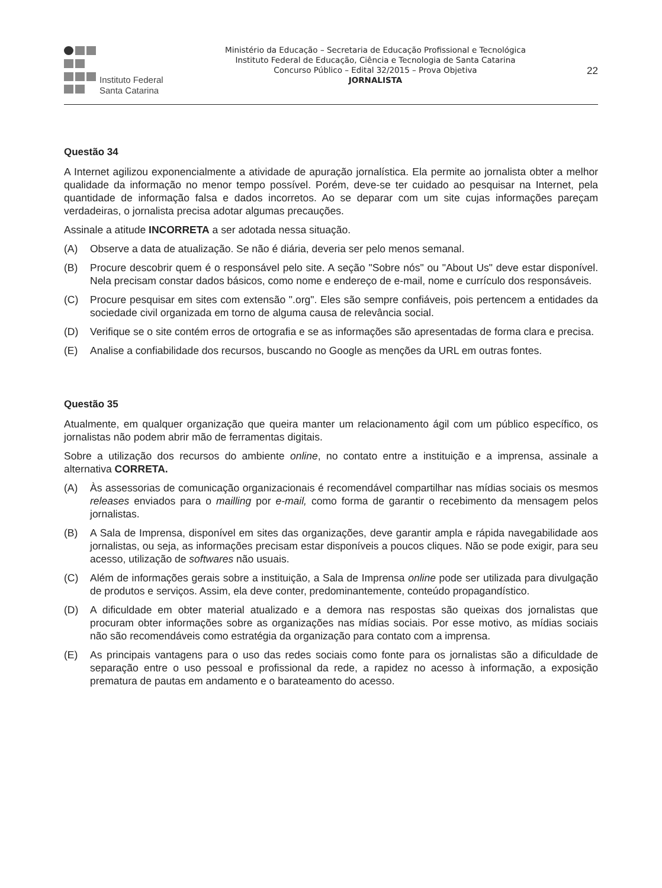Instituto Federal
Santa Catarina
Ministério da Educação – Secretaria de Educação Profissional e Tecnológica
Instituto Federal de Educação, Ciência e Tecnologia de Santa Catarina
Concurso Público – Edital 32/2015 – Prova Objetiva
JORNALISTA
22
Questão 34
A Internet agilizou exponencialmente a atividade de apuração jornalística. Ela permite ao jornalista obter a melhor qualidade da informação no menor tempo possível. Porém, deve-se ter cuidado ao pesquisar na Internet, pela quantidade de informação falsa e dados incorretos. Ao se deparar com um site cujas informações pareçam verdadeiras, o jornalista precisa adotar algumas precauções.
Assinale a atitude INCORRETA a ser adotada nessa situação.
(A) Observe a data de atualização. Se não é diária, deveria ser pelo menos semanal.
(B) Procure descobrir quem é o responsável pelo site. A seção "Sobre nós" ou "About Us" deve estar disponível. Nela precisam constar dados básicos, como nome e endereço de e-mail, nome e currículo dos responsáveis.
(C) Procure pesquisar em sites com extensão ".org". Eles são sempre confiáveis, pois pertencem a entidades da sociedade civil organizada em torno de alguma causa de relevância social.
(D) Verifique se o site contém erros de ortografia e se as informações são apresentadas de forma clara e precisa.
(E) Analise a confiabilidade dos recursos, buscando no Google as menções da URL em outras fontes.
Questão 35
Atualmente, em qualquer organização que queira manter um relacionamento ágil com um público específico, os jornalistas não podem abrir mão de ferramentas digitais.
Sobre a utilização dos recursos do ambiente online, no contato entre a instituição e a imprensa, assinale a alternativa CORRETA.
(A) Às assessorias de comunicação organizacionais é recomendável compartilhar nas mídias sociais os mesmos releases enviados para o mailling por e-mail, como forma de garantir o recebimento da mensagem pelos jornalistas.
(B) A Sala de Imprensa, disponível em sites das organizações, deve garantir ampla e rápida navegabilidade aos jornalistas, ou seja, as informações precisam estar disponíveis a poucos cliques. Não se pode exigir, para seu acesso, utilização de softwares não usuais.
(C) Além de informações gerais sobre a instituição, a Sala de Imprensa online pode ser utilizada para divulgação de produtos e serviços. Assim, ela deve conter, predominantemente, conteúdo propagandístico.
(D) A dificuldade em obter material atualizado e a demora nas respostas são queixas dos jornalistas que procuram obter informações sobre as organizações nas mídias sociais. Por esse motivo, as mídias sociais não são recomendáveis como estratégia da organização para contato com a imprensa.
(E) As principais vantagens para o uso das redes sociais como fonte para os jornalistas são a dificuldade de separação entre o uso pessoal e profissional da rede, a rapidez no acesso à informação, a exposição prematura de pautas em andamento e o barateamento do acesso.